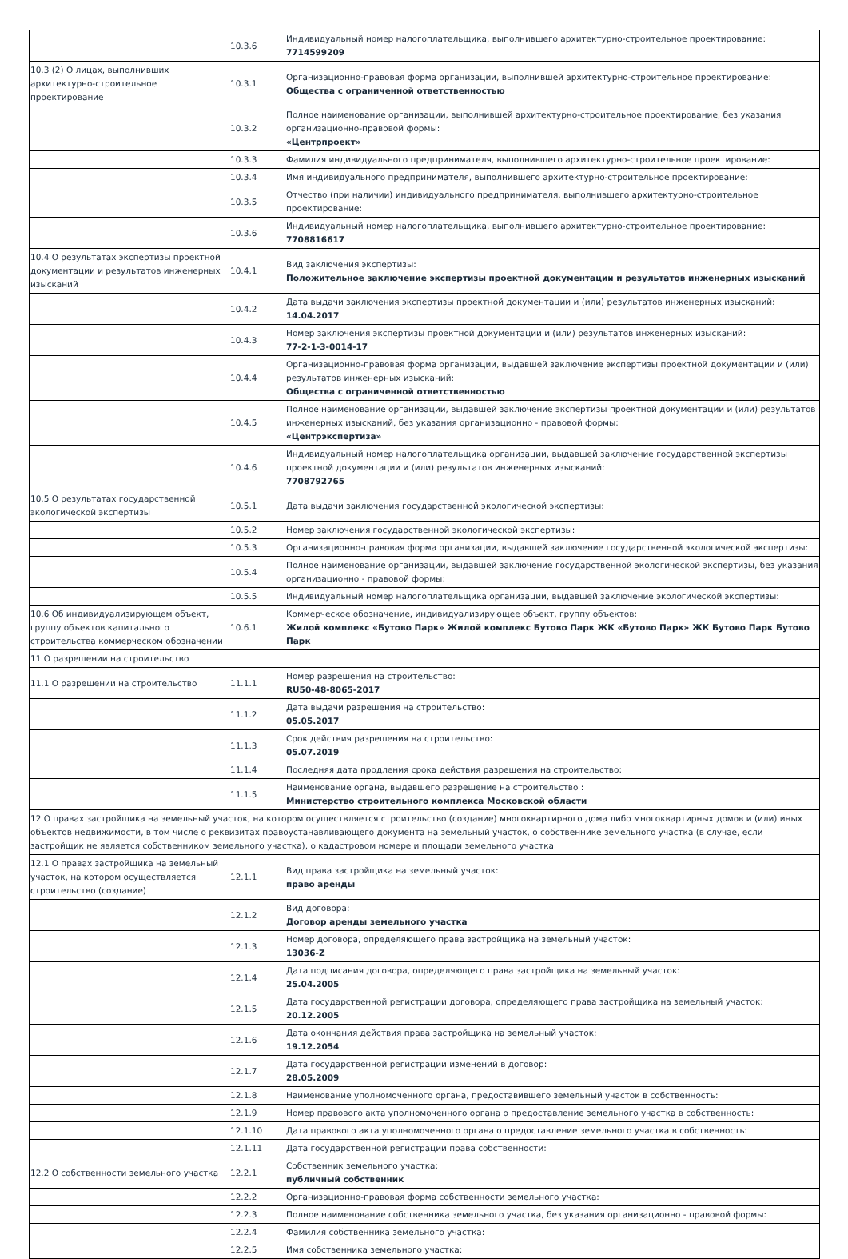| | 10.3.6 | Индивидуальный номер налогоплательщика, выполнившего архитектурно-строительное проектирование: 7714599209 |
| 10.3 (2) О лицах, выполнивших архитектурно-строительное проектирование | 10.3.1 | Организационно-правовая форма организации, выполнившей архитектурно-строительное проектирование: Общества с ограниченной ответственностью |
| | 10.3.2 | Полное наименование организации, выполнившей архитектурно-строительное проектирование, без указания организационно-правовой формы: «Центрпроект» |
| | 10.3.3 | Фамилия индивидуального предпринимателя, выполнившего архитектурно-строительное проектирование: |
| | 10.3.4 | Имя индивидуального предпринимателя, выполнившего архитектурно-строительное проектирование: |
| | 10.3.5 | Отчество (при наличии) индивидуального предпринимателя, выполнившего архитектурно-строительное проектирование: |
| | 10.3.6 | Индивидуальный номер налогоплательщика, выполнившего архитектурно-строительное проектирование: 7708816617 |
| 10.4 О результатах экспертизы проектной документации и результатов инженерных изысканий | 10.4.1 | Вид заключения экспертизы: Положительное заключение экспертизы проектной документации и результатов инженерных изысканий |
| | 10.4.2 | Дата выдачи заключения экспертизы проектной документации и (или) результатов инженерных изысканий: 14.04.2017 |
| | 10.4.3 | Номер заключения экспертизы проектной документации и (или) результатов инженерных изысканий: 77-2-1-3-0014-17 |
| | 10.4.4 | Организационно-правовая форма организации, выдавшей заключение экспертизы проектной документации и (или) результатов инженерных изысканий: Общества с ограниченной ответственностью |
| | 10.4.5 | Полное наименование организации, выдавшей заключение экспертизы проектной документации и (или) результатов инженерных изысканий, без указания организационно - правовой формы: «Центрэкспертиза» |
| | 10.4.6 | Индивидуальный номер налогоплательщика организации, выдавшей заключение государственной экспертизы проектной документации и (или) результатов инженерных изысканий: 7708792765 |
| 10.5 О результатах государственной экологической экспертизы | 10.5.1 | Дата выдачи заключения государственной экологической экспертизы: |
| | 10.5.2 | Номер заключения государственной экологической экспертизы: |
| | 10.5.3 | Организационно-правовая форма организации, выдавшей заключение государственной экологической экспертизы: |
| | 10.5.4 | Полное наименование организации, выдавшей заключение государственной экологической экспертизы, без указания организационно - правовой формы: |
| | 10.5.5 | Индивидуальный номер налогоплательщика организации, выдавшей заключение экологической экспертизы: |
| 10.6 Об индивидуализирующем объект, группу объектов капитального строительства коммерческом обозначении | 10.6.1 | Коммерческое обозначение, индивидуализирующее объект, группу объектов: Жилой комплекс «Бутово Парк» Жилой комплекс Бутово Парк ЖК «Бутово Парк» ЖК Бутово Парк Бутово Парк |
| 11 О разрешении на строительство | | |
| 11.1 О разрешении на строительство | 11.1.1 | Номер разрешения на строительство: RU50-48-8065-2017 |
| | 11.1.2 | Дата выдачи разрешения на строительство: 05.05.2017 |
| | 11.1.3 | Срок действия разрешения на строительство: 05.07.2019 |
| | 11.1.4 | Последняя дата продления срока действия разрешения на строительство: |
| | 11.1.5 | Наименование органа, выдавшего разрешение на строительство : Министерство строительного комплекса Московской области |
| 12 О правах застройщика на земельный участок, на котором осуществляется строительство (создание) многоквартирного дома либо многоквартирных домов и (или) иных объектов недвижимости, в том числе о реквизитах правоустанавливающего документа на земельный участок, о собственнике земельного участка (в случае, если застройщик не является собственником земельного участка), о кадастровом номере и площади земельного участка | | |
| 12.1 О правах застройщика на земельный участок, на котором осуществляется строительство (создание) | 12.1.1 | Вид права застройщика на земельный участок: право аренды |
| | 12.1.2 | Вид договора: Договор аренды земельного участка |
| | 12.1.3 | Номер договора, определяющего права застройщика на земельный участок: 13036-Z |
| | 12.1.4 | Дата подписания договора, определяющего права застройщика на земельный участок: 25.04.2005 |
| | 12.1.5 | Дата государственной регистрации договора, определяющего права застройщика на земельный участок: 20.12.2005 |
| | 12.1.6 | Дата окончания действия права застройщика на земельный участок: 19.12.2054 |
| | 12.1.7 | Дата государственной регистрации изменений в договор: 28.05.2009 |
| | 12.1.8 | Наименование уполномоченного органа, предоставившего земельный участок в собственность: |
| | 12.1.9 | Номер правового акта уполномоченного органа о предоставление земельного участка в собственность: |
| | 12.1.10 | Дата правового акта уполномоченного органа о предоставление земельного участка в собственность: |
| | 12.1.11 | Дата государственной регистрации права собственности: |
| 12.2 О собственности земельного участка | 12.2.1 | Собственник земельного участка: публичный собственник |
| | 12.2.2 | Организационно-правовая форма собственности земельного участка: |
| | 12.2.3 | Полное наименование собственника земельного участка, без указания организационно - правовой формы: |
| | 12.2.4 | Фамилия собственника земельного участка: |
| | 12.2.5 | Имя собственника земельного участка: |